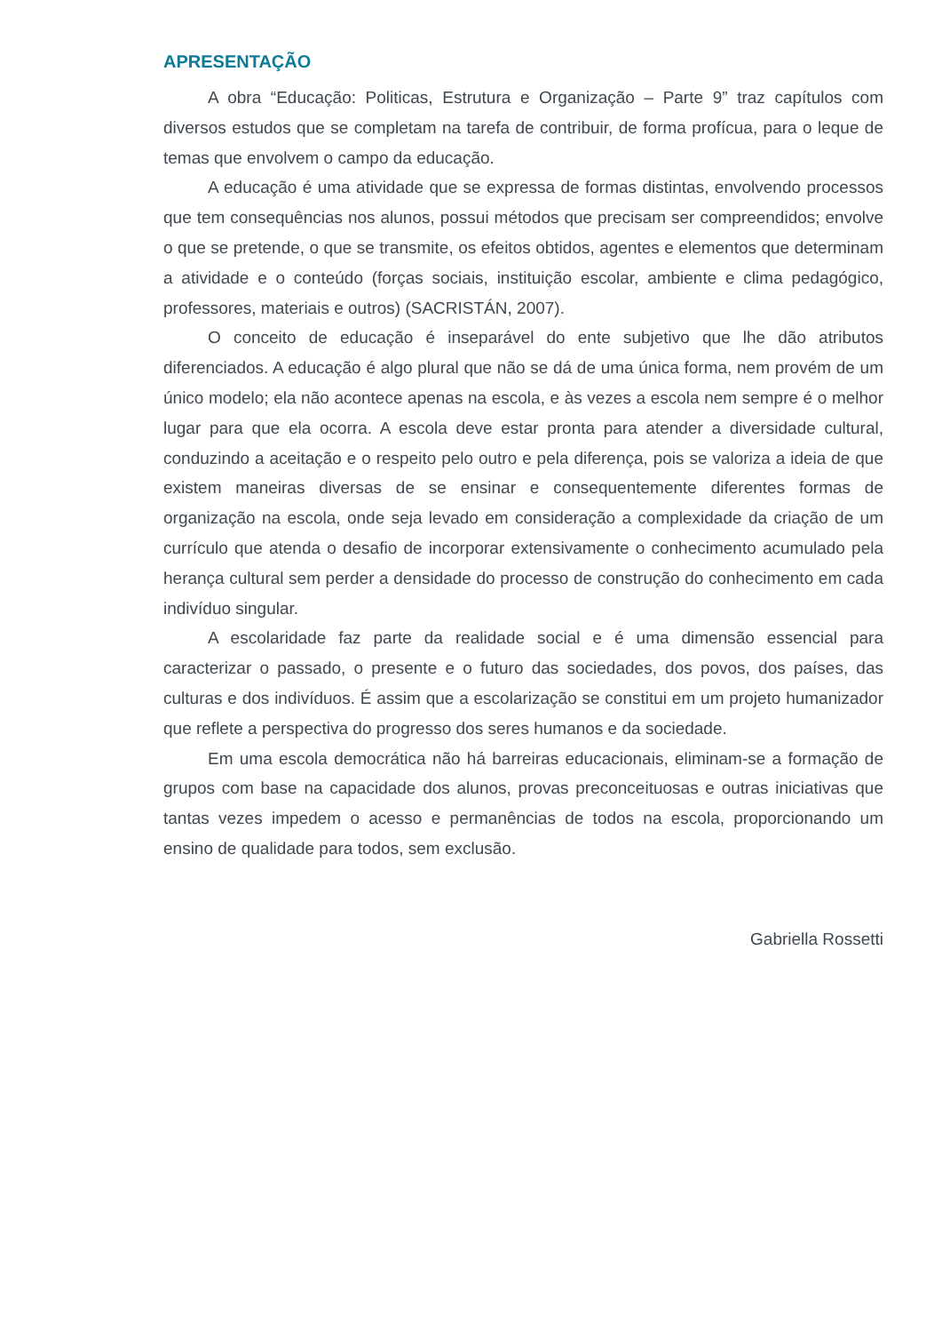APRESENTAÇÃO
A obra “Educação: Politicas, Estrutura e Organização – Parte 9” traz capítulos com diversos estudos que se completam na tarefa de contribuir, de forma profícua, para o leque de temas que envolvem o campo da educação.
A educação é uma atividade que se expressa de formas distintas, envolvendo processos que tem consequências nos alunos, possui métodos que precisam ser compreendidos; envolve o que se pretende, o que se transmite, os efeitos obtidos, agentes e elementos que determinam a atividade e o conteúdo (forças sociais, instituição escolar, ambiente e clima pedagógico, professores, materiais e outros) (SACRISTÁN, 2007).
O conceito de educação é inseparável do ente subjetivo que lhe dão atributos diferenciados. A educação é algo plural que não se dá de uma única forma, nem provém de um único modelo; ela não acontece apenas na escola, e às vezes a escola nem sempre é o melhor lugar para que ela ocorra. A escola deve estar pronta para atender a diversidade cultural, conduzindo a aceitação e o respeito pelo outro e pela diferença, pois se valoriza a ideia de que existem maneiras diversas de se ensinar e consequentemente diferentes formas de organização na escola, onde seja levado em consideração a complexidade da criação de um currículo que atenda o desafio de incorporar extensivamente o conhecimento acumulado pela herança cultural sem perder a densidade do processo de construção do conhecimento em cada indivíduo singular.
A escolaridade faz parte da realidade social e é uma dimensão essencial para caracterizar o passado, o presente e o futuro das sociedades, dos povos, dos países, das culturas e dos indivíduos. É assim que a escolarização se constitui em um projeto humanizador que reflete a perspectiva do progresso dos seres humanos e da sociedade.
Em uma escola democrática não há barreiras educacionais, eliminam-se a formação de grupos com base na capacidade dos alunos, provas preconceituosas e outras iniciativas que tantas vezes impedem o acesso e permanências de todos na escola, proporcionando um ensino de qualidade para todos, sem exclusão.
Gabriella Rossetti